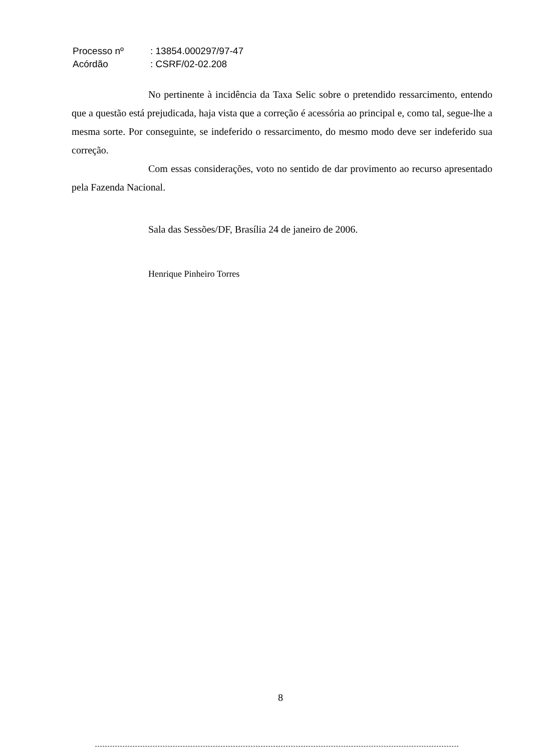| Processo nº | : 13854.000297/97-47 |
| Acórdão | : CSRF/02-02.208 |
No pertinente à incidência da Taxa Selic sobre o pretendido ressarcimento, entendo que a questão está prejudicada, haja vista que a correção é acessória ao principal e, como tal, segue-lhe a mesma sorte. Por conseguinte, se indeferido o ressarcimento, do mesmo modo deve ser indeferido sua correção.
Com essas considerações, voto no sentido de dar provimento ao recurso apresentado pela Fazenda Nacional.
Sala das Sessões/DF, Brasília 24 de janeiro de 2006.
Henrique Pinheiro Torres
8